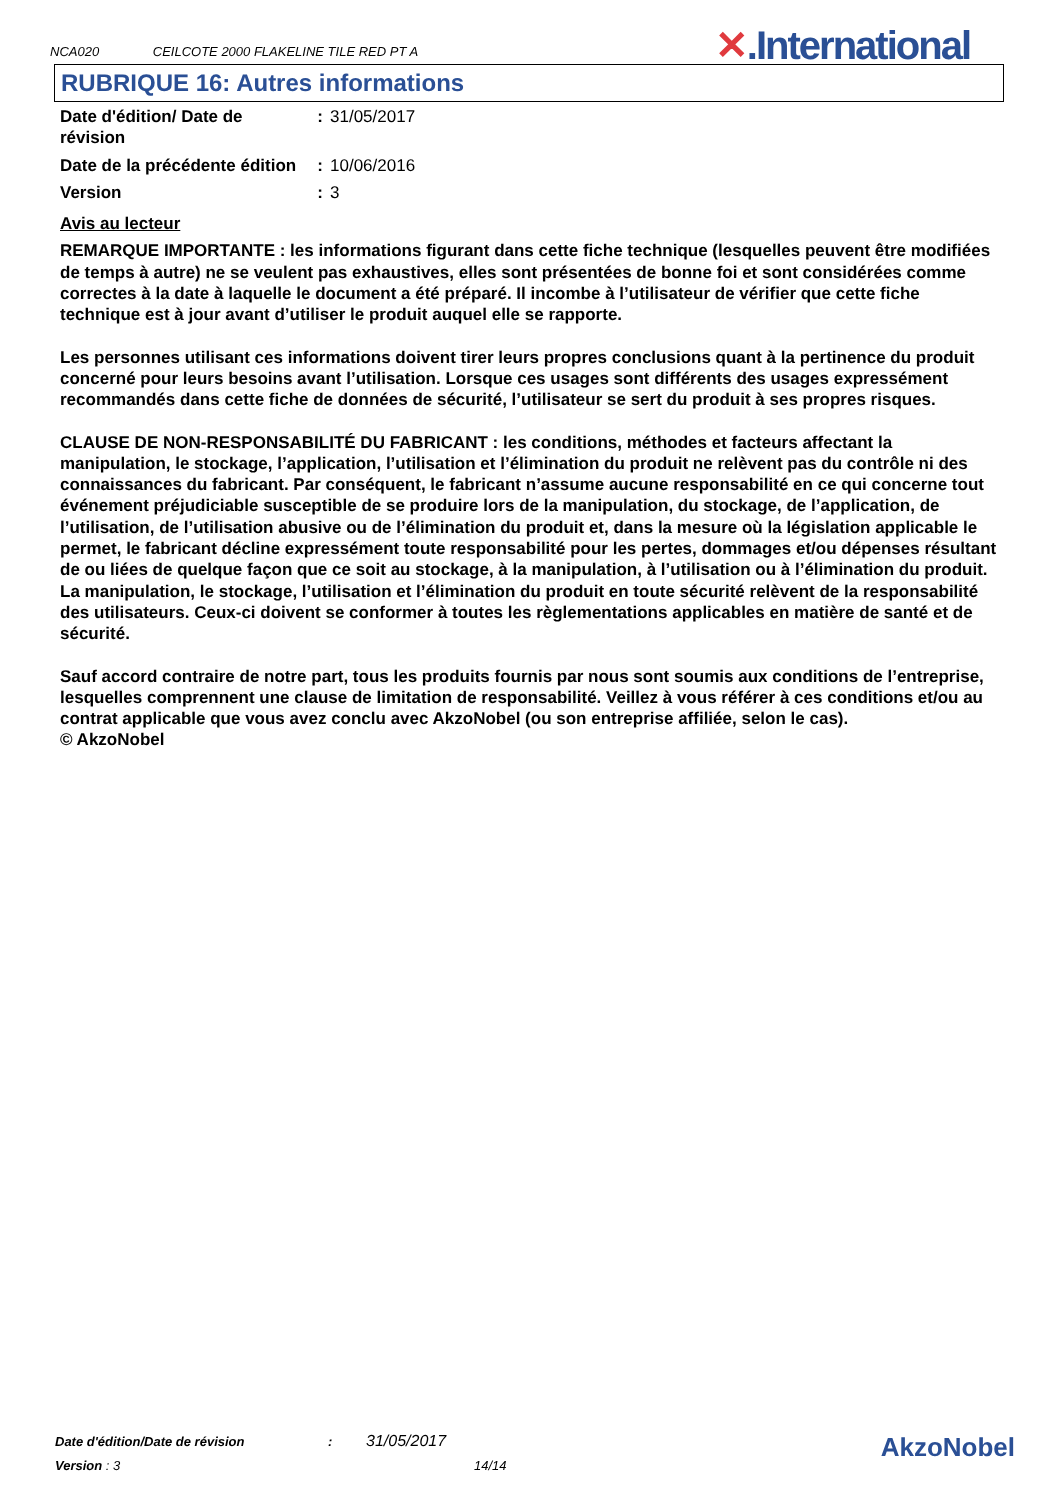NCA020 CEILCOTE 2000 FLAKELINE TILE RED PT A
✕.International
RUBRIQUE 16: Autres informations
| Date d'édition/ Date de révision | : | 31/05/2017 |
| Date de la précédente édition | : | 10/06/2016 |
| Version | : | 3 |
Avis au lecteur
REMARQUE IMPORTANTE : les informations figurant dans cette fiche technique (lesquelles peuvent être modifiées de temps à autre) ne se veulent pas exhaustives, elles sont présentées de bonne foi et sont considérées comme correctes à la date à laquelle le document a été préparé. Il incombe à l’utilisateur de vérifier que cette fiche technique est à jour avant d’utiliser le produit auquel elle se rapporte.
Les personnes utilisant ces informations doivent tirer leurs propres conclusions quant à la pertinence du produit concerné pour leurs besoins avant l’utilisation. Lorsque ces usages sont différents des usages expressément recommandés dans cette fiche de données de sécurité, l’utilisateur se sert du produit à ses propres risques.
CLAUSE DE NON-RESPONSABILITÉ DU FABRICANT : les conditions, méthodes et facteurs affectant la manipulation, le stockage, l’application, l’utilisation et l’élimination du produit ne relèvent pas du contrôle ni des connaissances du fabricant. Par conséquent, le fabricant n’assume aucune responsabilité en ce qui concerne tout événement préjudiciable susceptible de se produire lors de la manipulation, du stockage, de l’application, de l’utilisation, de l’utilisation abusive ou de l’élimination du produit et, dans la mesure où la législation applicable le permet, le fabricant décline expressément toute responsabilité pour les pertes, dommages et/ou dépenses résultant de ou liées de quelque façon que ce soit au stockage, à la manipulation, à l’utilisation ou à l’élimination du produit. La manipulation, le stockage, l’utilisation et l’élimination du produit en toute sécurité relèvent de la responsabilité des utilisateurs. Ceux-ci doivent se conformer à toutes les règlementations applicables en matière de santé et de sécurité.
Sauf accord contraire de notre part, tous les produits fournis par nous sont soumis aux conditions de l’entreprise, lesquelles comprennent une clause de limitation de responsabilité. Veillez à vous référer à ces conditions et/ou au contrat applicable que vous avez conclu avec AkzoNobel (ou son entreprise affiliée, selon le cas).
© AkzoNobel
Date d'édition/Date de révision : 31/05/2017
Version : 3 14/14
AkzoNobel